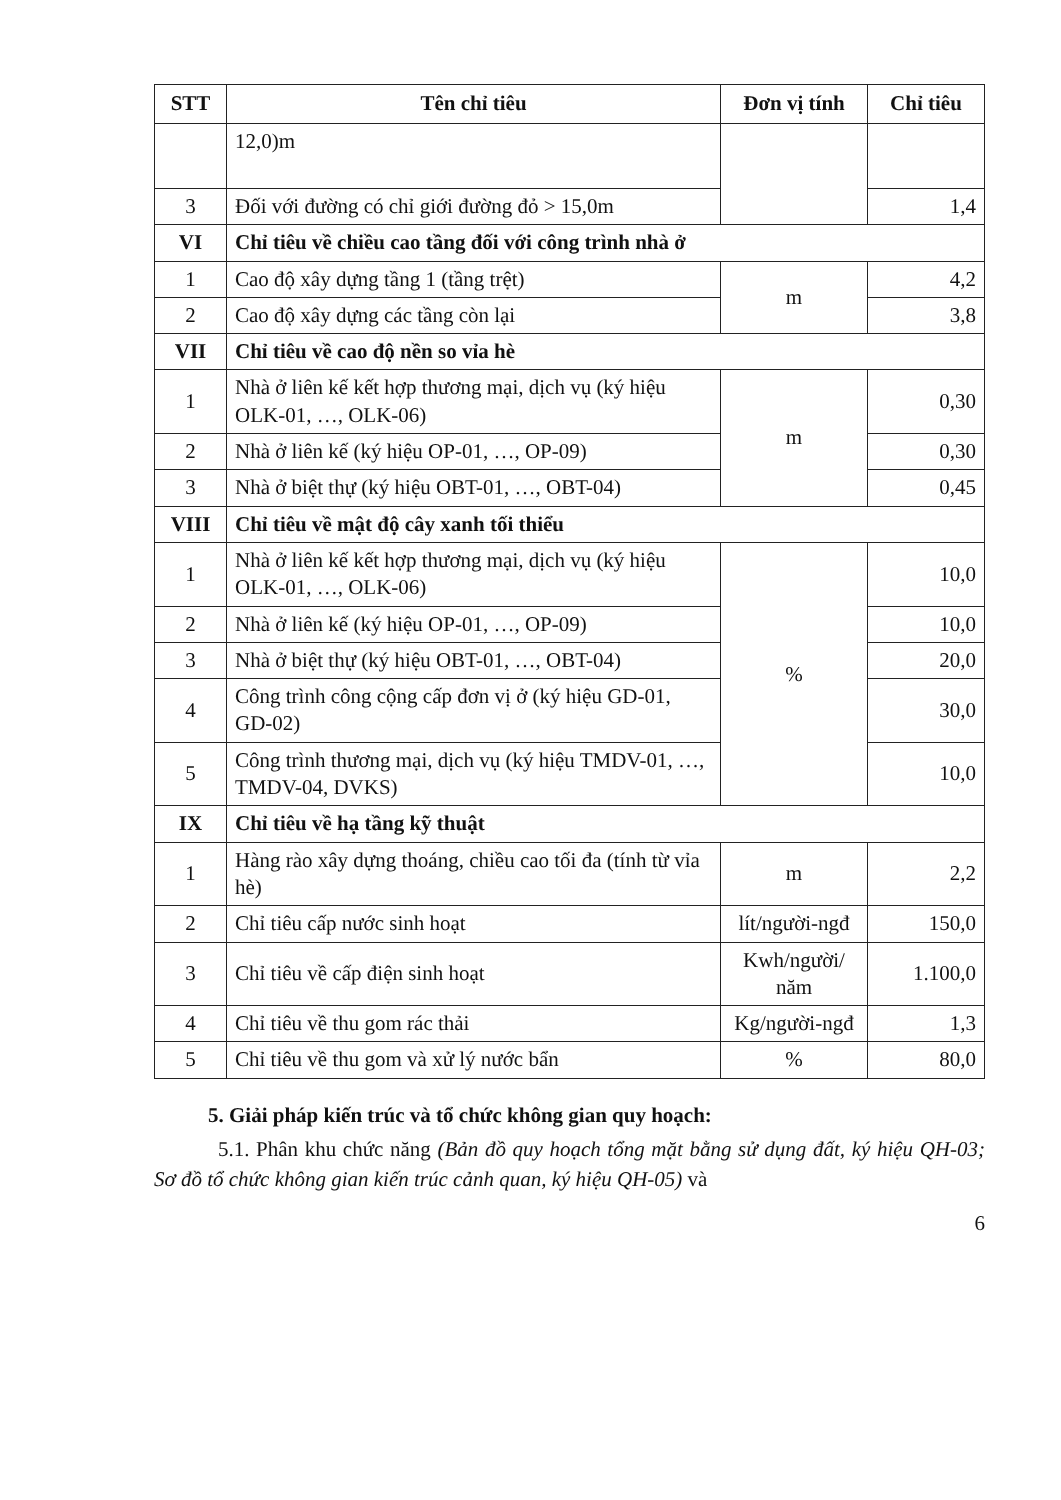| STT | Tên chỉ tiêu | Đơn vị tính | Chỉ tiêu |
| --- | --- | --- | --- |
| | 12,0)m | | |
| 3 | Đối với đường có chỉ giới đường đỏ > 15,0m | | 1,4 |
| VI | Chỉ tiêu về chiều cao tầng đối với công trình nhà ở | | |
| 1 | Cao độ xây dựng tầng 1 (tầng trệt) | m | 4,2 |
| 2 | Cao độ xây dựng các tầng còn lại | | 3,8 |
| VII | Chỉ tiêu về cao độ nền so vỉa hè | | |
| 1 | Nhà ở liên kế kết hợp thương mại, dịch vụ (ký hiệu OLK-01, …, OLK-06) | m | 0,30 |
| 2 | Nhà ở liên kế (ký hiệu OP-01, …, OP-09) | | 0,30 |
| 3 | Nhà ở biệt thự (ký hiệu OBT-01, …, OBT-04) | | 0,45 |
| VIII | Chỉ tiêu về mật độ cây xanh tối thiểu | | |
| 1 | Nhà ở liên kế kết hợp thương mại, dịch vụ (ký hiệu OLK-01, …, OLK-06) | % | 10,0 |
| 2 | Nhà ở liên kế (ký hiệu OP-01, …, OP-09) | | 10,0 |
| 3 | Nhà ở biệt thự (ký hiệu OBT-01, …, OBT-04) | | 20,0 |
| 4 | Công trình công cộng cấp đơn vị ở (ký hiệu GD-01, GD-02) | | 30,0 |
| 5 | Công trình thương mại, dịch vụ (ký hiệu TMDV-01, …, TMDV-04, DVKS) | | 10,0 |
| IX | Chỉ tiêu về hạ tầng kỹ thuật | | |
| 1 | Hàng rào xây dựng thoáng, chiều cao tối đa (tính từ vỉa hè) | m | 2,2 |
| 2 | Chỉ tiêu cấp nước sinh hoạt | lít/người-ngđ | 150,0 |
| 3 | Chỉ tiêu về cấp điện sinh hoạt | Kwh/người/ năm | 1.100,0 |
| 4 | Chỉ tiêu về thu gom rác thải | Kg/người-ngđ | 1,3 |
| 5 | Chỉ tiêu về thu gom và xử lý nước bẩn | % | 80,0 |
5. Giải pháp kiến trúc và tổ chức không gian quy hoạch:
5.1. Phân khu chức năng (Bản đồ quy hoạch tổng mặt bằng sử dụng đất, ký hiệu QH-03; Sơ đồ tổ chức không gian kiến trúc cảnh quan, ký hiệu QH-05) và
6